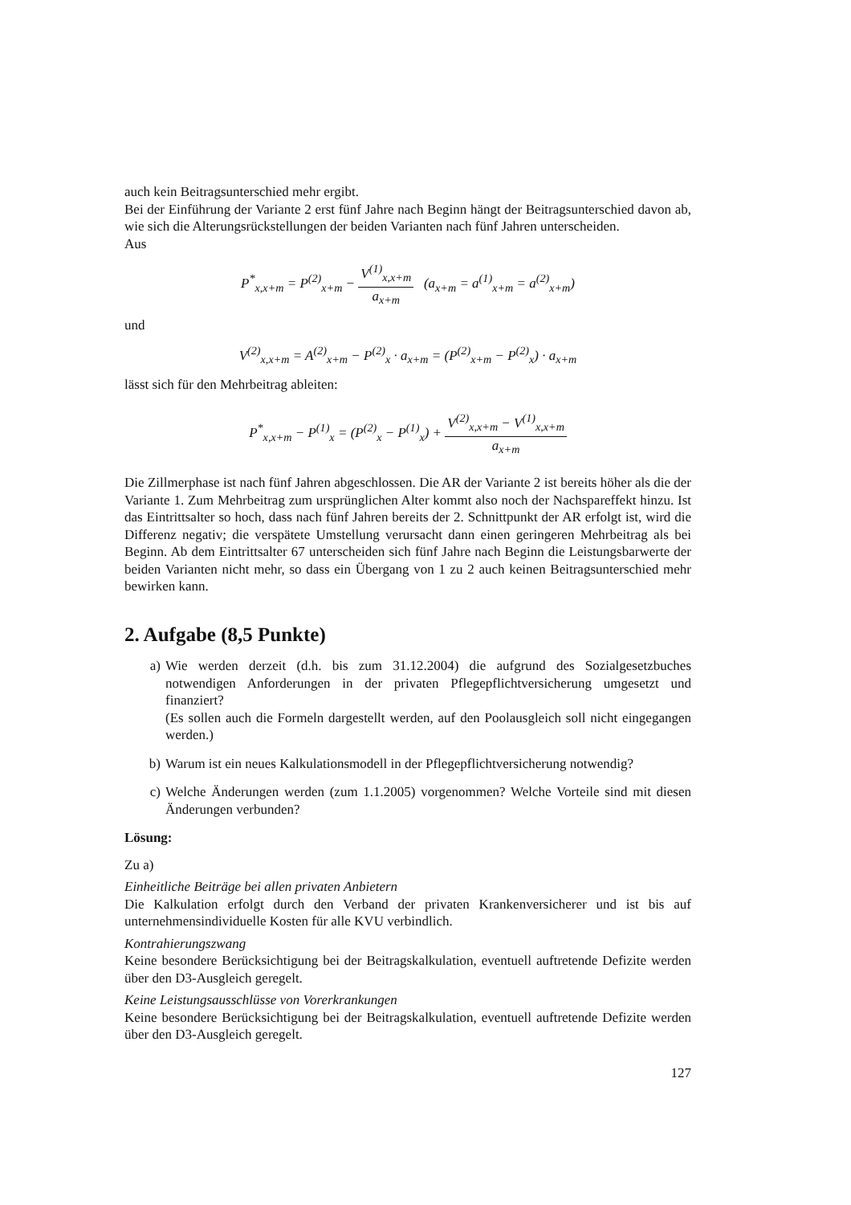auch kein Beitragsunterschied mehr ergibt.
Bei der Einführung der Variante 2 erst fünf Jahre nach Beginn hängt der Beitragsunterschied davon ab, wie sich die Alterungsrückstellungen der beiden Varianten nach fünf Jahren unterscheiden.
Aus
P<sup>*</sup><sub>x,x+m</sub> = P<sup>(2)</sup><sub>x+m</sub> − V<sup>(1)</sup><sub>x,x+m</sub> a<sub>x+m</sub> (a<sub>x+m</sub> = a<sup>(1)</sup><sub>x+m</sub> = a<sup>(2)</sup><sub>x+m</sub>)
und
V<sup>(2)</sup><sub>x,x+m</sub> = A<sup>(2)</sup><sub>x+m</sub> − P<sup>(2)</sup><sub>x</sub> · a<sub>x+m</sub> = (P<sup>(2)</sup><sub>x+m</sub> − P<sup>(2)</sup><sub>x</sub>) · a<sub>x+m</sub>
lässt sich für den Mehrbeitrag ableiten:
P<sup>*</sup><sub>x,x+m</sub> − P<sup>(1)</sup><sub>x</sub> = (P<sup>(2)</sup><sub>x</sub> − P<sup>(1)</sup><sub>x</sub>) + V<sup>(2)</sup><sub>x,x+m</sub> − V<sup>(1)</sup><sub>x,x+m</sub> a<sub>x+m</sub>
Die Zillmerphase ist nach fünf Jahren abgeschlossen. Die AR der Variante 2 ist bereits höher als die der Variante 1. Zum Mehrbeitrag zum ursprünglichen Alter kommt also noch der Nachspareffekt hinzu. Ist das Eintrittsalter so hoch, dass nach fünf Jahren bereits der 2. Schnittpunkt der AR erfolgt ist, wird die Differenz negativ; die verspätete Umstellung verursacht dann einen geringeren Mehrbeitrag als bei Beginn. Ab dem Eintrittsalter 67 unterscheiden sich fünf Jahre nach Beginn die Leistungsbarwerte der beiden Varianten nicht mehr, so dass ein Übergang von 1 zu 2 auch keinen Beitragsunterschied mehr bewirken kann.
2. Aufgabe (8,5 Punkte)
a) Wie werden derzeit (d.h. bis zum 31.12.2004) die aufgrund des Sozialgesetzbuches notwendigen Anforderungen in der privaten Pflegepflichtversicherung umgesetzt und finanziert?
(Es sollen auch die Formeln dargestellt werden, auf den Poolausgleich soll nicht eingegangen werden.)
b) Warum ist ein neues Kalkulationsmodell in der Pflegepflichtversicherung notwendig?
c) Welche Änderungen werden (zum 1.1.2005) vorgenommen? Welche Vorteile sind mit diesen Änderungen verbunden?
Lösung:
Zu a)
Einheitliche Beiträge bei allen privaten Anbietern
Die Kalkulation erfolgt durch den Verband der privaten Krankenversicherer und ist bis auf unternehmensindividuelle Kosten für alle KVU verbindlich.
Kontrahierungszwang
Keine besondere Berücksichtigung bei der Beitragskalkulation, eventuell auftretende Defizite werden über den D3-Ausgleich geregelt.
Keine Leistungsausschlüsse von Vorerkrankungen
Keine besondere Berücksichtigung bei der Beitragskalkulation, eventuell auftretende Defizite werden über den D3-Ausgleich geregelt.
127